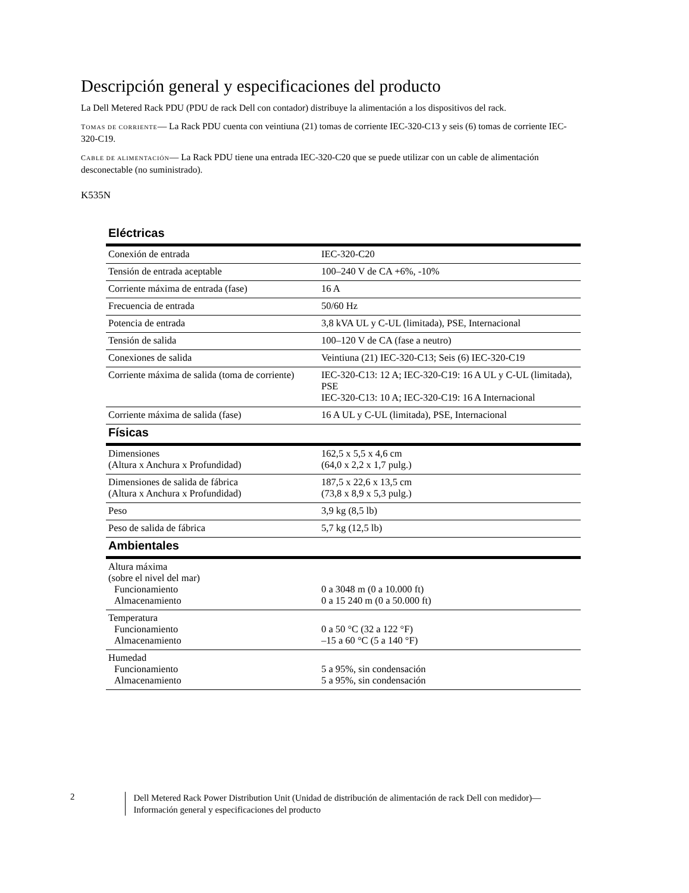Descripción general y especificaciones del producto
La Dell Metered Rack PDU (PDU de rack Dell con contador) distribuye la alimentación a los dispositivos del rack.
TOMAS DE CORRIENTE— La Rack PDU cuenta con veintiuna (21) tomas de corriente IEC-320-C13 y seis (6) tomas de corriente IEC-320-C19.
CABLE DE ALIMENTACIÓN— La Rack PDU tiene una entrada IEC-320-C20 que se puede utilizar con un cable de alimentación desconectable (no suministrado).
K535N
| Eléctricas | |
| --- | --- |
| Conexión de entrada | IEC-320-C20 |
| Tensión de entrada aceptable | 100–240 V de CA +6%, -10% |
| Corriente máxima de entrada (fase) | 16 A |
| Frecuencia de entrada | 50/60 Hz |
| Potencia de entrada | 3,8 kVA UL y C-UL (limitada), PSE, Internacional |
| Tensión de salida | 100–120 V de CA (fase a neutro) |
| Conexiones de salida | Veintiuna (21) IEC-320-C13; Seis (6) IEC-320-C19 |
| Corriente máxima de salida (toma de corriente) | IEC-320-C13: 12 A; IEC-320-C19: 16 A UL y C-UL (limitada), PSE IEC-320-C13: 10 A; IEC-320-C19: 16 A Internacional |
| Corriente máxima de salida (fase) | 16 A UL y C-UL (limitada), PSE, Internacional |
| Físicas | |
| Dimensiones (Altura x Anchura x Profundidad) | 162,5 x 5,5 x 4,6 cm (64,0 x 2,2 x 1,7 pulg.) |
| Dimensiones de salida de fábrica (Altura x Anchura x Profundidad) | 187,5 x 22,6 x 13,5 cm (73,8 x 8,9 x 5,3 pulg.) |
| Peso | 3,9 kg (8,5 lb) |
| Peso de salida de fábrica | 5,7 kg (12,5 lb) |
| Ambientales | |
| Altura máxima (sobre el nivel del mar) Funcionamiento Almacenamiento | 0 a 3048 m (0 a 10.000 ft) 0 a 15 240 m (0 a 50.000 ft) |
| Temperatura Funcionamiento Almacenamiento | 0 a 50 °C (32 a 122 °F) –15 a 60 °C (5 a 140 °F) |
| Humedad Funcionamiento Almacenamiento | 5 a 95%, sin condensación 5 a 95%, sin condensación |
2
Dell Metered Rack Power Distribution Unit (Unidad de distribución de alimentación de rack Dell con medidor)—
Información general y especificaciones del producto